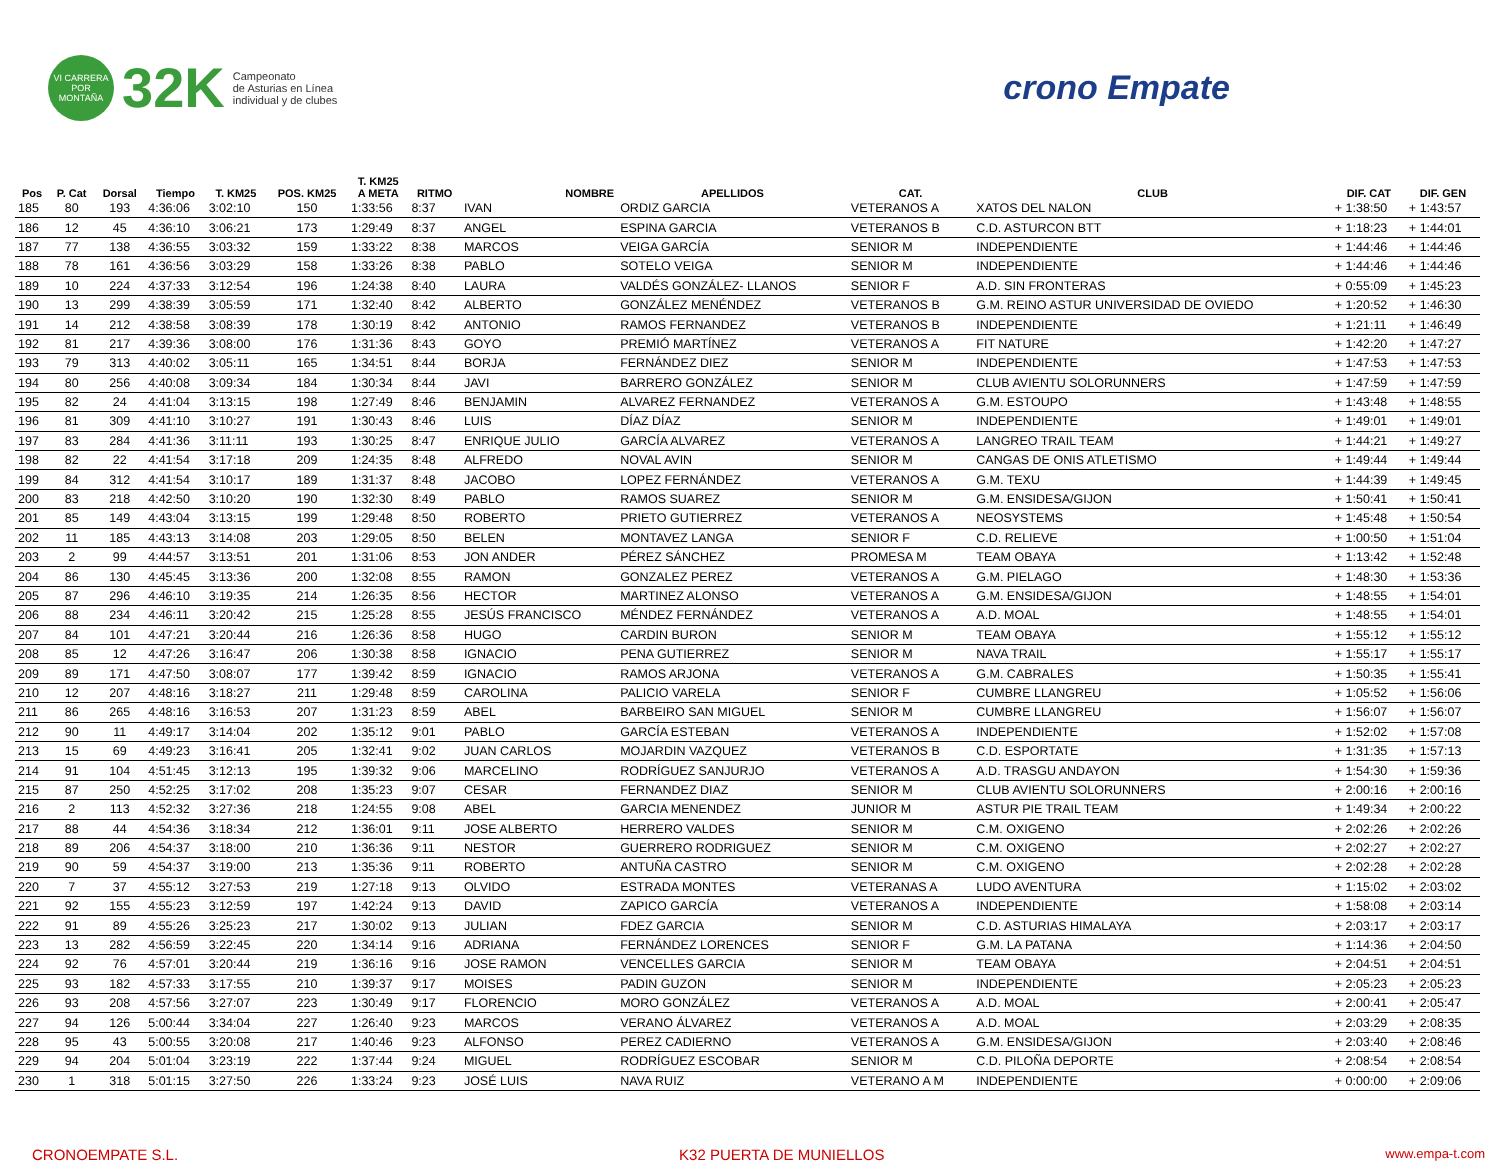VI CARRERA
POR MONTAÑA
32K
Campeonato
de Asturias en Línea
individual y de clubes
crono Empate
| | | | | | | T. KM25 | | | | | | | |
| --- | --- | --- | --- | --- | --- | --- | --- | --- | --- | --- | --- | --- | --- |
| Pos | P. Cat | Dorsal | Tiempo | T. KM25 | POS. KM25 | A META | RITMO | NOMBRE | APELLIDOS | CAT. | CLUB | DIF. CAT | DIF. GEN |
| 185 | 80 | 193 | 4:36:06 | 3:02:10 | 150 | 1:33:56 | 8:37 | IVAN | ORDIZ GARCIA | VETERANOS A | XATOS DEL NALON | + 1:38:50 | + 1:43:57 |
| 186 | 12 | 45 | 4:36:10 | 3:06:21 | 173 | 1:29:49 | 8:37 | ANGEL | ESPINA GARCIA | VETERANOS B | C.D. ASTURCON BTT | + 1:18:23 | + 1:44:01 |
| 187 | 77 | 138 | 4:36:55 | 3:03:32 | 159 | 1:33:22 | 8:38 | MARCOS | VEIGA GARCÍA | SENIOR M | INDEPENDIENTE | + 1:44:46 | + 1:44:46 |
| 188 | 78 | 161 | 4:36:56 | 3:03:29 | 158 | 1:33:26 | 8:38 | PABLO | SOTELO VEIGA | SENIOR M | INDEPENDIENTE | + 1:44:46 | + 1:44:46 |
| 189 | 10 | 224 | 4:37:33 | 3:12:54 | 196 | 1:24:38 | 8:40 | LAURA | VALDÉS GONZÁLEZ- LLANOS | SENIOR F | A.D. SIN FRONTERAS | + 0:55:09 | + 1:45:23 |
| 190 | 13 | 299 | 4:38:39 | 3:05:59 | 171 | 1:32:40 | 8:42 | ALBERTO | GONZÁLEZ MENÉNDEZ | VETERANOS B | G.M. REINO ASTUR UNIVERSIDAD DE OVIEDO | + 1:20:52 | + 1:46:30 |
| 191 | 14 | 212 | 4:38:58 | 3:08:39 | 178 | 1:30:19 | 8:42 | ANTONIO | RAMOS FERNANDEZ | VETERANOS B | INDEPENDIENTE | + 1:21:11 | + 1:46:49 |
| 192 | 81 | 217 | 4:39:36 | 3:08:00 | 176 | 1:31:36 | 8:43 | GOYO | PREMIÓ MARTÍNEZ | VETERANOS A | FIT NATURE | + 1:42:20 | + 1:47:27 |
| 193 | 79 | 313 | 4:40:02 | 3:05:11 | 165 | 1:34:51 | 8:44 | BORJA | FERNÁNDEZ DIEZ | SENIOR M | INDEPENDIENTE | + 1:47:53 | + 1:47:53 |
| 194 | 80 | 256 | 4:40:08 | 3:09:34 | 184 | 1:30:34 | 8:44 | JAVI | BARRERO GONZÁLEZ | SENIOR M | CLUB AVIENTU SOLORUNNERS | + 1:47:59 | + 1:47:59 |
| 195 | 82 | 24 | 4:41:04 | 3:13:15 | 198 | 1:27:49 | 8:46 | BENJAMIN | ALVAREZ FERNANDEZ | VETERANOS A | G.M. ESTOUPO | + 1:43:48 | + 1:48:55 |
| 196 | 81 | 309 | 4:41:10 | 3:10:27 | 191 | 1:30:43 | 8:46 | LUIS | DÍAZ DÍAZ | SENIOR M | INDEPENDIENTE | + 1:49:01 | + 1:49:01 |
| 197 | 83 | 284 | 4:41:36 | 3:11:11 | 193 | 1:30:25 | 8:47 | ENRIQUE JULIO | GARCÍA ALVAREZ | VETERANOS A | LANGREO TRAIL TEAM | + 1:44:21 | + 1:49:27 |
| 198 | 82 | 22 | 4:41:54 | 3:17:18 | 209 | 1:24:35 | 8:48 | ALFREDO | NOVAL AVIN | SENIOR M | CANGAS DE ONIS ATLETISMO | + 1:49:44 | + 1:49:44 |
| 199 | 84 | 312 | 4:41:54 | 3:10:17 | 189 | 1:31:37 | 8:48 | JACOBO | LOPEZ FERNÁNDEZ | VETERANOS A | G.M. TEXU | + 1:44:39 | + 1:49:45 |
| 200 | 83 | 218 | 4:42:50 | 3:10:20 | 190 | 1:32:30 | 8:49 | PABLO | RAMOS SUAREZ | SENIOR M | G.M. ENSIDESA/GIJON | + 1:50:41 | + 1:50:41 |
| 201 | 85 | 149 | 4:43:04 | 3:13:15 | 199 | 1:29:48 | 8:50 | ROBERTO | PRIETO GUTIERREZ | VETERANOS A | NEOSYSTEMS | + 1:45:48 | + 1:50:54 |
| 202 | 11 | 185 | 4:43:13 | 3:14:08 | 203 | 1:29:05 | 8:50 | BELEN | MONTAVEZ LANGA | SENIOR F | C.D. RELIEVE | + 1:00:50 | + 1:51:04 |
| 203 | 2 | 99 | 4:44:57 | 3:13:51 | 201 | 1:31:06 | 8:53 | JON ANDER | PÉREZ SÁNCHEZ | PROMESA M | TEAM OBAYA | + 1:13:42 | + 1:52:48 |
| 204 | 86 | 130 | 4:45:45 | 3:13:36 | 200 | 1:32:08 | 8:55 | RAMON | GONZALEZ PEREZ | VETERANOS A | G.M. PIELAGO | + 1:48:30 | + 1:53:36 |
| 205 | 87 | 296 | 4:46:10 | 3:19:35 | 214 | 1:26:35 | 8:56 | HECTOR | MARTINEZ ALONSO | VETERANOS A | G.M. ENSIDESA/GIJON | + 1:48:55 | + 1:54:01 |
| 206 | 88 | 234 | 4:46:11 | 3:20:42 | 215 | 1:25:28 | 8:55 | JESÚS FRANCISCO | MÉNDEZ FERNÁNDEZ | VETERANOS A | A.D. MOAL | + 1:48:55 | + 1:54:01 |
| 207 | 84 | 101 | 4:47:21 | 3:20:44 | 216 | 1:26:36 | 8:58 | HUGO | CARDIN BURON | SENIOR M | TEAM OBAYA | + 1:55:12 | + 1:55:12 |
| 208 | 85 | 12 | 4:47:26 | 3:16:47 | 206 | 1:30:38 | 8:58 | IGNACIO | PENA GUTIERREZ | SENIOR M | NAVA TRAIL | + 1:55:17 | + 1:55:17 |
| 209 | 89 | 171 | 4:47:50 | 3:08:07 | 177 | 1:39:42 | 8:59 | IGNACIO | RAMOS ARJONA | VETERANOS A | G.M. CABRALES | + 1:50:35 | + 1:55:41 |
| 210 | 12 | 207 | 4:48:16 | 3:18:27 | 211 | 1:29:48 | 8:59 | CAROLINA | PALICIO VARELA | SENIOR F | CUMBRE LLANGREU | + 1:05:52 | + 1:56:06 |
| 211 | 86 | 265 | 4:48:16 | 3:16:53 | 207 | 1:31:23 | 8:59 | ABEL | BARBEIRO SAN MIGUEL | SENIOR M | CUMBRE LLANGREU | + 1:56:07 | + 1:56:07 |
| 212 | 90 | 11 | 4:49:17 | 3:14:04 | 202 | 1:35:12 | 9:01 | PABLO | GARCÍA ESTEBAN | VETERANOS A | INDEPENDIENTE | + 1:52:02 | + 1:57:08 |
| 213 | 15 | 69 | 4:49:23 | 3:16:41 | 205 | 1:32:41 | 9:02 | JUAN CARLOS | MOJARDIN VAZQUEZ | VETERANOS B | C.D. ESPORTATE | + 1:31:35 | + 1:57:13 |
| 214 | 91 | 104 | 4:51:45 | 3:12:13 | 195 | 1:39:32 | 9:06 | MARCELINO | RODRÍGUEZ SANJURJO | VETERANOS A | A.D. TRASGU ANDAYON | + 1:54:30 | + 1:59:36 |
| 215 | 87 | 250 | 4:52:25 | 3:17:02 | 208 | 1:35:23 | 9:07 | CESAR | FERNANDEZ DIAZ | SENIOR M | CLUB AVIENTU SOLORUNNERS | + 2:00:16 | + 2:00:16 |
| 216 | 2 | 113 | 4:52:32 | 3:27:36 | 218 | 1:24:55 | 9:08 | ABEL | GARCIA MENENDEZ | JUNIOR M | ASTUR PIE TRAIL TEAM | + 1:49:34 | + 2:00:22 |
| 217 | 88 | 44 | 4:54:36 | 3:18:34 | 212 | 1:36:01 | 9:11 | JOSE ALBERTO | HERRERO VALDES | SENIOR M | C.M. OXIGENO | + 2:02:26 | + 2:02:26 |
| 218 | 89 | 206 | 4:54:37 | 3:18:00 | 210 | 1:36:36 | 9:11 | NESTOR | GUERRERO RODRIGUEZ | SENIOR M | C.M. OXIGENO | + 2:02:27 | + 2:02:27 |
| 219 | 90 | 59 | 4:54:37 | 3:19:00 | 213 | 1:35:36 | 9:11 | ROBERTO | ANTUÑA CASTRO | SENIOR M | C.M. OXIGENO | + 2:02:28 | + 2:02:28 |
| 220 | 7 | 37 | 4:55:12 | 3:27:53 | 219 | 1:27:18 | 9:13 | OLVIDO | ESTRADA MONTES | VETERANAS A | LUDO AVENTURA | + 1:15:02 | + 2:03:02 |
| 221 | 92 | 155 | 4:55:23 | 3:12:59 | 197 | 1:42:24 | 9:13 | DAVID | ZAPICO GARCÍA | VETERANOS A | INDEPENDIENTE | + 1:58:08 | + 2:03:14 |
| 222 | 91 | 89 | 4:55:26 | 3:25:23 | 217 | 1:30:02 | 9:13 | JULIAN | FDEZ GARCIA | SENIOR M | C.D. ASTURIAS HIMALAYA | + 2:03:17 | + 2:03:17 |
| 223 | 13 | 282 | 4:56:59 | 3:22:45 | 220 | 1:34:14 | 9:16 | ADRIANA | FERNÁNDEZ LORENCES | SENIOR F | G.M. LA PATANA | + 1:14:36 | + 2:04:50 |
| 224 | 92 | 76 | 4:57:01 | 3:20:44 | 219 | 1:36:16 | 9:16 | JOSE RAMON | VENCELLES GARCIA | SENIOR M | TEAM OBAYA | + 2:04:51 | + 2:04:51 |
| 225 | 93 | 182 | 4:57:33 | 3:17:55 | 210 | 1:39:37 | 9:17 | MOISES | PADIN GUZON | SENIOR M | INDEPENDIENTE | + 2:05:23 | + 2:05:23 |
| 226 | 93 | 208 | 4:57:56 | 3:27:07 | 223 | 1:30:49 | 9:17 | FLORENCIO | MORO GONZÁLEZ | VETERANOS A | A.D. MOAL | + 2:00:41 | + 2:05:47 |
| 227 | 94 | 126 | 5:00:44 | 3:34:04 | 227 | 1:26:40 | 9:23 | MARCOS | VERANO ÁLVAREZ | VETERANOS A | A.D. MOAL | + 2:03:29 | + 2:08:35 |
| 228 | 95 | 43 | 5:00:55 | 3:20:08 | 217 | 1:40:46 | 9:23 | ALFONSO | PEREZ CADIERNO | VETERANOS A | G.M. ENSIDESA/GIJON | + 2:03:40 | + 2:08:46 |
| 229 | 94 | 204 | 5:01:04 | 3:23:19 | 222 | 1:37:44 | 9:24 | MIGUEL | RODRÍGUEZ ESCOBAR | SENIOR M | C.D. PILOÑA DEPORTE | + 2:08:54 | + 2:08:54 |
| 230 | 1 | 318 | 5:01:15 | 3:27:50 | 226 | 1:33:24 | 9:23 | JOSÉ LUIS | NAVA RUIZ | VETERANO A M | INDEPENDIENTE | + 0:00:00 | + 2:09:06 |
CRONOEMPATE S.L. K32 PUERTA DE MUNIELLOS www.empa-t.com